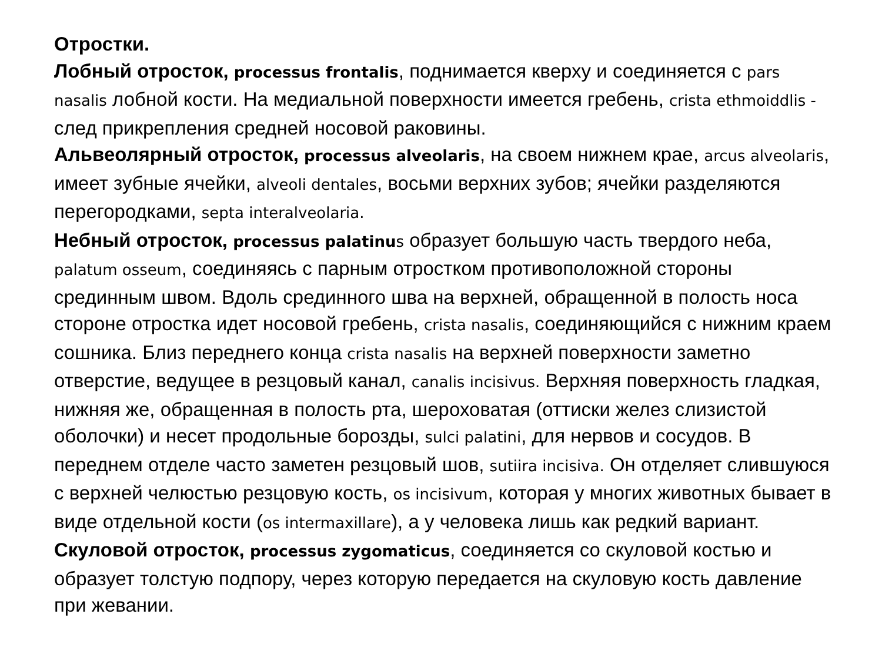Отростки.
Лобный отросток, processus frontalis, поднимается кверху и соединяется с pars nasalis лобной кости. На медиальной поверхности имеется гребень, crista ethmoiddlis - след прикрепления средней носовой раковины.
Альвеолярный отросток, processus alveolaris, на своем нижнем крае, arcus alveolaris, имеет зубные ячейки, alveoli dentales, восьми верхних зубов; ячейки разделяются перегородками, septa interalveolaria.
Небный отросток, processus palatinu s образует большую часть твердого неба, palatum osseum, соединяясь с парным отростком противоположной стороны срединным швом. Вдоль срединного шва на верхней, обращенной в полость носа стороне отростка идет носовой гребень, crista nasalis, соединяющийся с нижним краем сошника. Близ переднего конца crista nasalis на верхней поверхности заметно отверстие, ведущее в резцовый канал, canalis incisivus. Верхняя поверхность гладкая, нижняя же, обращенная в полость рта, шероховатая (оттиски желез слизистой оболочки) и несет продольные борозды, sulci palatini, для нервов и сосудов. В переднем отделе часто заметен резцовый шов, sutiira incisiva. Он отделяет слившуюся с верхней челюстью резцовую кость, os incisivum, которая у многих животных бывает в виде отдельной кости (os intermaxillare), а у человека лишь как редкий вариант.
Скуловой отросток, processus zygomaticus, соединяется со скуловой костью и образует толстую подпору, через которую передается на скуловую кость давление при жевании.